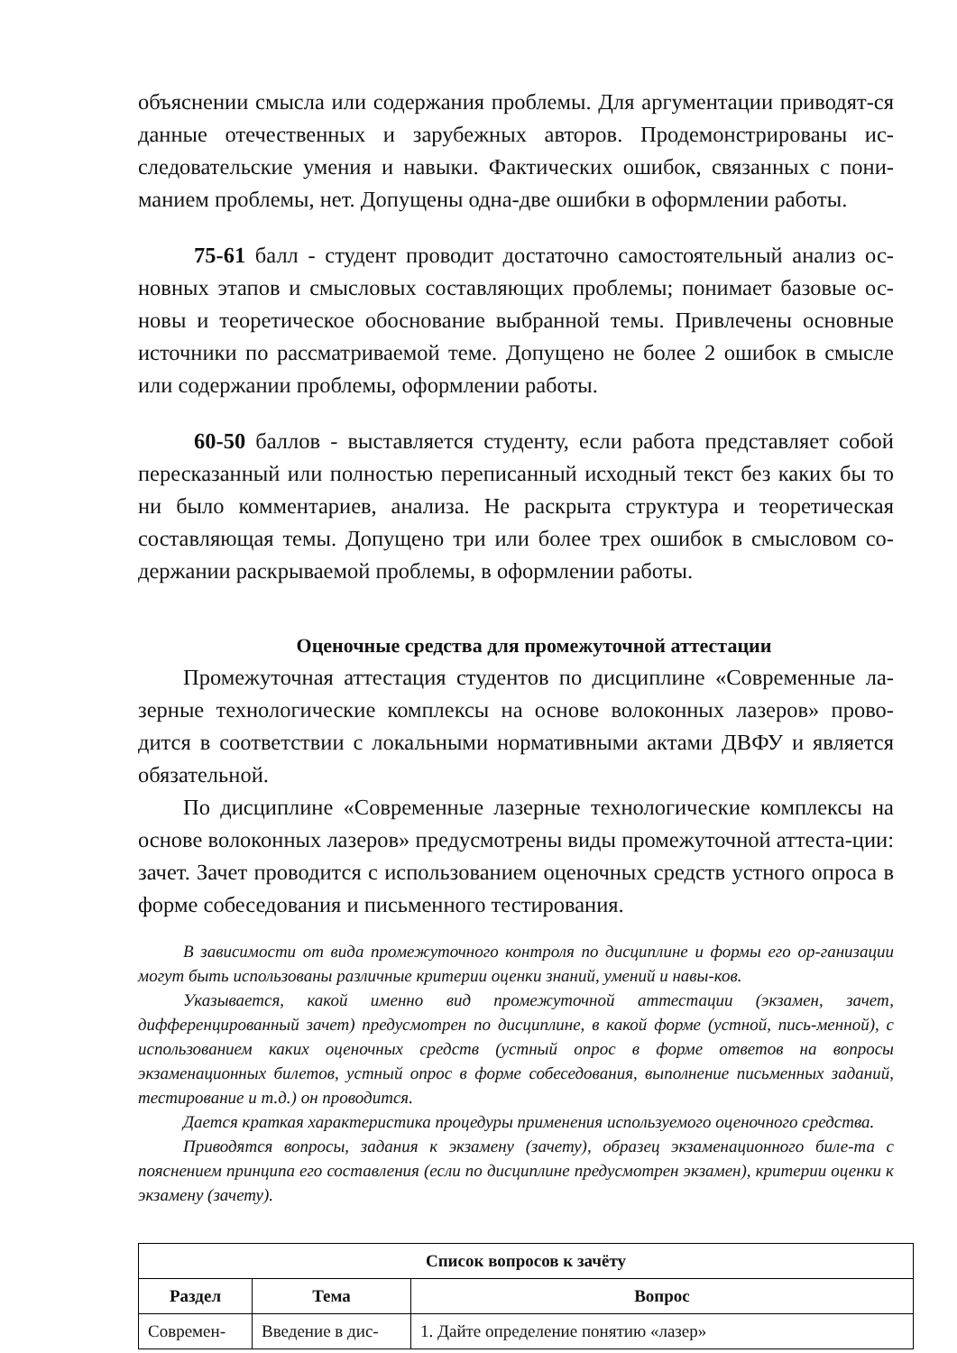объяснении смысла или содержания проблемы. Для аргументации приводят-ся данные отечественных и зарубежных авторов. Продемонстрированы ис-следовательские умения и навыки. Фактических ошибок, связанных с пони-манием проблемы, нет. Допущены одна-две ошибки в оформлении работы.
75-61 балл - студент проводит достаточно самостоятельный анализ ос-новных этапов и смысловых составляющих проблемы; понимает базовые ос-новы и теоретическое обоснование выбранной темы. Привлечены основные источники по рассматриваемой теме. Допущено не более 2 ошибок в смысле или содержании проблемы, оформлении работы.
60-50 баллов - выставляется студенту, если работа представляет собой пересказанный или полностью переписанный исходный текст без каких бы то ни было комментариев, анализа. Не раскрыта структура и теоретическая составляющая темы. Допущено три или более трех ошибок в смысловом со-держании раскрываемой проблемы, в оформлении работы.
Оценочные средства для промежуточной аттестации
Промежуточная аттестация студентов по дисциплине «Современные ла-зерные технологические комплексы на основе волоконных лазеров» прово-дится в соответствии с локальными нормативными актами ДВФУ и является обязательной.
По дисциплине «Современные лазерные технологические комплексы на основе волоконных лазеров» предусмотрены виды промежуточной аттеста-ции: зачет. Зачет проводится с использованием оценочных средств устного опроса в форме собеседования и письменного тестирования.
В зависимости от вида промежуточного контроля по дисциплине и формы его ор-ганизации могут быть использованы различные критерии оценки знаний, умений и навы-ков.
Указывается, какой именно вид промежуточной аттестации (экзамен, зачет, дифференцированный зачет) предусмотрен по дисциплине, в какой форме (устной, пись-менной), с использованием каких оценочных средств (устный опрос в форме ответов на вопросы экзаменационных билетов, устный опрос в форме собеседования, выполнение письменных заданий, тестирование и т.д.) он проводится.
Дается краткая характеристика процедуры применения используемого оценочного средства.
Приводятся вопросы, задания к экзамену (зачету), образец экзаменационного биле-та с пояснением принципа его составления (если по дисциплине предусмотрен экзамен), критерии оценки к экзамену (зачету).
| Список вопросов к зачёту | | |
| --- | --- | --- |
| Раздел | Тема | Вопрос |
| Современ- | Введение в дис- | 1. Дайте определение понятию «лазер» |